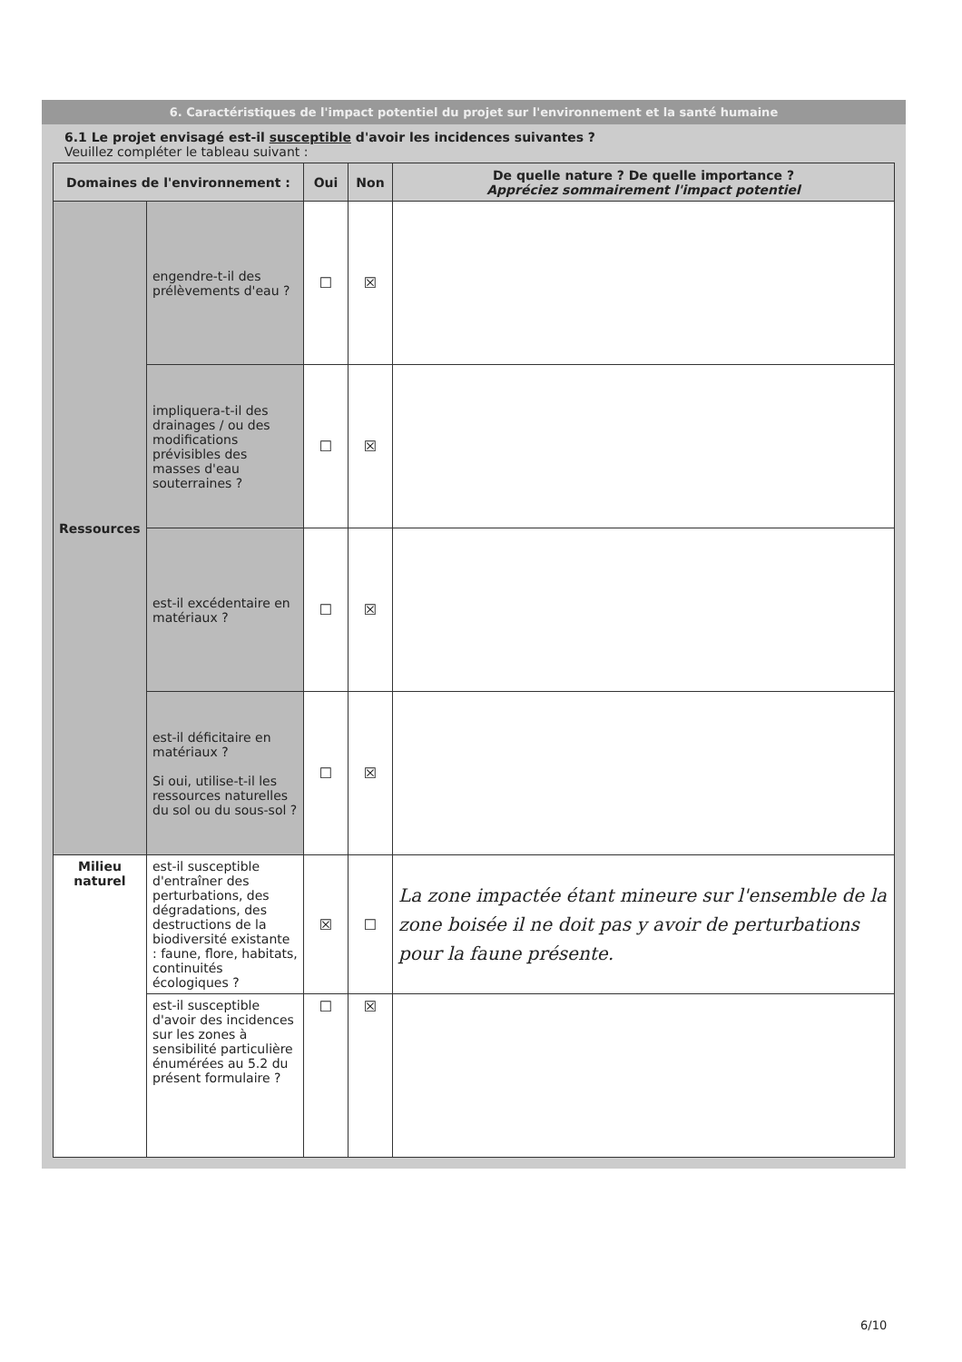6. Caractéristiques de l'impact potentiel du projet sur l'environnement et la santé humaine
6.1 Le projet envisagé est-il susceptible d'avoir les incidences suivantes ?
Veuillez compléter le tableau suivant :
| Domaines de l'environnement : | | Oui | Non | De quelle nature ? De quelle importance ? Appréciez sommairement l'impact potentiel |
| --- | --- | --- | --- | --- |
| Ressources | engendre-t-il des prélèvements d'eau ? | ☐ | ☒ | |
| | impliquera-t-il des drainages / ou des modifications prévisibles des masses d'eau souterraines ? | ☐ | ☒ | |
| | est-il excédentaire en matériaux ? | ☐ | ☒ | |
| | est-il déficitaire en matériaux ? Si oui, utilise-t-il les ressources naturelles du sol ou du sous-sol ? | ☐ | ☒ | |
| Milieu naturel | est-il susceptible d'entraîner des perturbations, des dégradations, des destructions de la biodiversité existante : faune, flore, habitats, continuités écologiques ? | ☒ | ☐ | La zone impactée étant mineure sur l'ensemble de la zone boisée il ne doit pas y avoir de perturbations pour la faune présente. |
| | est-il susceptible d'avoir des incidences sur les zones à sensibilité particulière énumérées au 5.2 du présent formulaire ? | ☐ | ☒ | |
6/10